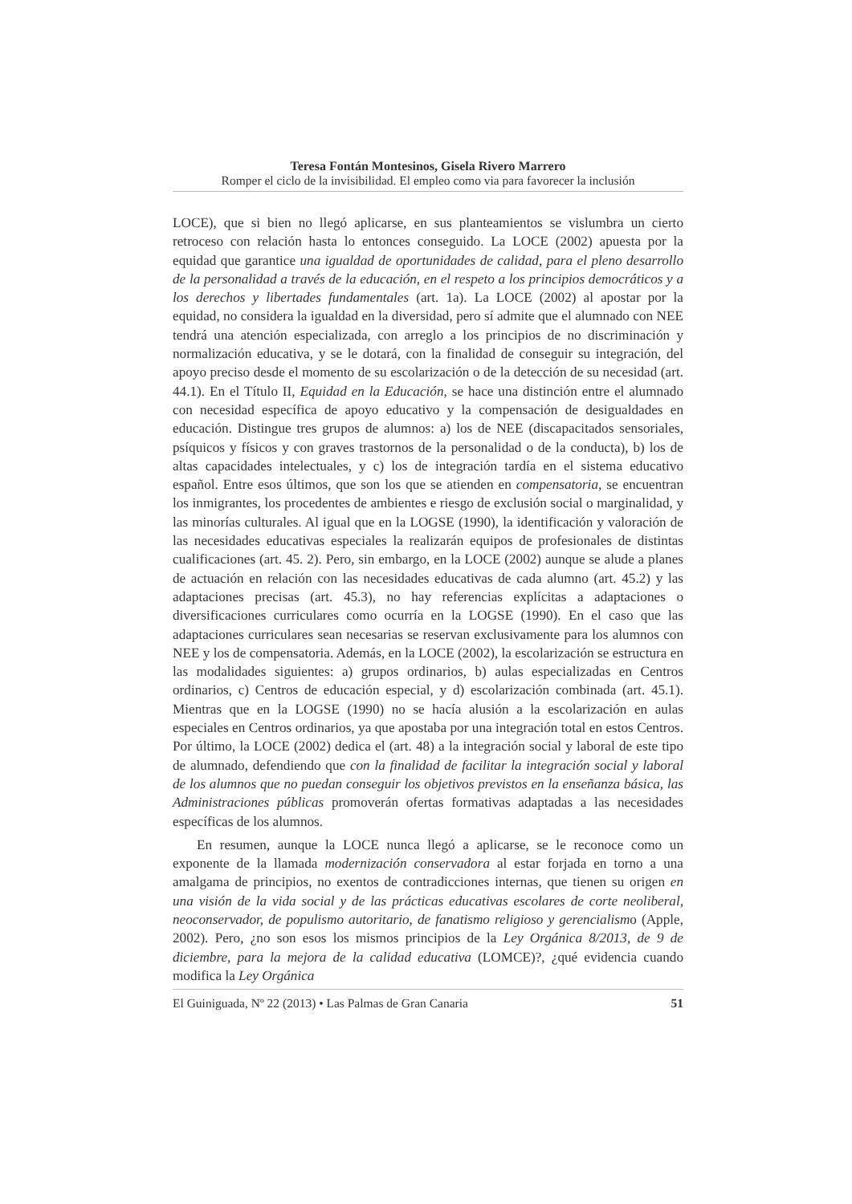Teresa Fontán Montesinos, Gisela Rivero Marrero
Romper el ciclo de la invisibilidad. El empleo como via para favorecer la inclusión
LOCE), que si bien no llegó aplicarse, en sus planteamientos se vislumbra un cierto retroceso con relación hasta lo entonces conseguido. La LOCE (2002) apuesta por la equidad que garantice una igualdad de oportunidades de calidad, para el pleno desarrollo de la personalidad a través de la educación, en el respeto a los principios democráticos y a los derechos y libertades fundamentales (art. 1a). La LOCE (2002) al apostar por la equidad, no considera la igualdad en la diversidad, pero sí admite que el alumnado con NEE tendrá una atención especializada, con arreglo a los principios de no discriminación y normalización educativa, y se le dotará, con la finalidad de conseguir su integración, del apoyo preciso desde el momento de su escolarización o de la detección de su necesidad (art. 44.1). En el Título II, Equidad en la Educación, se hace una distinción entre el alumnado con necesidad específica de apoyo educativo y la compensación de desigualdades en educación. Distingue tres grupos de alumnos: a) los de NEE (discapacitados sensoriales, psíquicos y físicos y con graves trastornos de la personalidad o de la conducta), b) los de altas capacidades intelectuales, y c) los de integración tardía en el sistema educativo español. Entre esos últimos, que son los que se atienden en compensatoria, se encuentran los inmigrantes, los procedentes de ambientes e riesgo de exclusión social o marginalidad, y las minorías culturales. Al igual que en la LOGSE (1990), la identificación y valoración de las necesidades educativas especiales la realizarán equipos de profesionales de distintas cualificaciones (art. 45. 2). Pero, sin embargo, en la LOCE (2002) aunque se alude a planes de actuación en relación con las necesidades educativas de cada alumno (art. 45.2) y las adaptaciones precisas (art. 45.3), no hay referencias explícitas a adaptaciones o diversificaciones curriculares como ocurría en la LOGSE (1990). En el caso que las adaptaciones curriculares sean necesarias se reservan exclusivamente para los alumnos con NEE y los de compensatoria. Además, en la LOCE (2002), la escolarización se estructura en las modalidades siguientes: a) grupos ordinarios, b) aulas especializadas en Centros ordinarios, c) Centros de educación especial, y d) escolarización combinada (art. 45.1). Mientras que en la LOGSE (1990) no se hacía alusión a la escolarización en aulas especiales en Centros ordinarios, ya que apostaba por una integración total en estos Centros. Por último, la LOCE (2002) dedica el (art. 48) a la integración social y laboral de este tipo de alumnado, defendiendo que con la finalidad de facilitar la integración social y laboral de los alumnos que no puedan conseguir los objetivos previstos en la enseñanza básica, las Administraciones públicas promoverán ofertas formativas adaptadas a las necesidades específicas de los alumnos.
En resumen, aunque la LOCE nunca llegó a aplicarse, se le reconoce como un exponente de la llamada modernización conservadora al estar forjada en torno a una amalgama de principios, no exentos de contradicciones internas, que tienen su origen en una visión de la vida social y de las prácticas educativas escolares de corte neoliberal, neoconservador, de populismo autoritario, de fanatismo religioso y gerencialismo (Apple, 2002). Pero, ¿no son esos los mismos principios de la Ley Orgánica 8/2013, de 9 de diciembre, para la mejora de la calidad educativa (LOMCE)?, ¿qué evidencia cuando modifica la Ley Orgánica
El Guiniguada, Nº 22 (2013) • Las Palmas de Gran Canaria 51